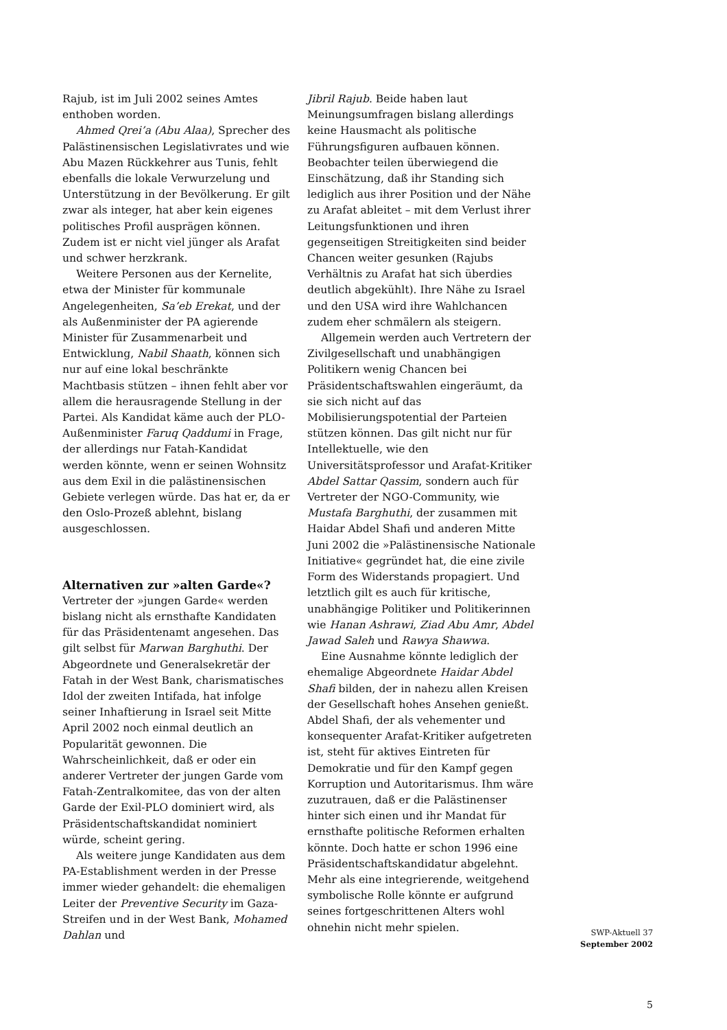Rajub, ist im Juli 2002 seines Amtes enthoben worden.
Ahmed Qrei’a (Abu Alaa), Sprecher des Palästinensischen Legislativrates und wie Abu Mazen Rückkehrer aus Tunis, fehlt ebenfalls die lokale Verwurzelung und Unterstützung in der Bevölkerung. Er gilt zwar als integer, hat aber kein eigenes politisches Profil ausprägen können. Zudem ist er nicht viel jünger als Arafat und schwer herzkrank.
Weitere Personen aus der Kernelite, etwa der Minister für kommunale Angelegenheiten, Sa’eb Erekat, und der als Außenminister der PA agierende Minister für Zusammenarbeit und Entwicklung, Nabil Shaath, können sich nur auf eine lokal beschränkte Machtbasis stützen – ihnen fehlt aber vor allem die herausragende Stellung in der Partei. Als Kandidat käme auch der PLO-Außenminister Faruq Qaddumi in Frage, der allerdings nur Fatah-Kandidat werden könnte, wenn er seinen Wohnsitz aus dem Exil in die palästinensischen Gebiete verlegen würde. Das hat er, da er den Oslo-Prozeß ablehnt, bislang ausgeschlossen.
Alternativen zur »alten Garde«?
Vertreter der »jungen Garde« werden bislang nicht als ernsthafte Kandidaten für das Präsidentenamt angesehen. Das gilt selbst für Marwan Barghuthi. Der Abgeordnete und Generalsekretär der Fatah in der West Bank, charismatisches Idol der zweiten Intifada, hat infolge seiner Inhaftierung in Israel seit Mitte April 2002 noch einmal deutlich an Popularität gewonnen. Die Wahrscheinlichkeit, daß er oder ein anderer Vertreter der jungen Garde vom Fatah-Zentralkomitee, das von der alten Garde der Exil-PLO dominiert wird, als Präsidentschaftskandidat nominiert würde, scheint gering.
Als weitere junge Kandidaten aus dem PA-Establishment werden in der Presse immer wieder gehandelt: die ehemaligen Leiter der Preventive Security im Gaza-Streifen und in der West Bank, Mohamed Dahlan und
Jibril Rajub. Beide haben laut Meinungsumfragen bislang allerdings keine Hausmacht als politische Führungsfiguren aufbauen können. Beobachter teilen überwiegend die Einschätzung, daß ihr Standing sich lediglich aus ihrer Position und der Nähe zu Arafat ableitet – mit dem Verlust ihrer Leitungsfunktionen und ihren gegenseitigen Streitigkeiten sind beider Chancen weiter gesunken (Rajubs Verhältnis zu Arafat hat sich überdies deutlich abgekühlt). Ihre Nähe zu Israel und den USA wird ihre Wahlchancen zudem eher schmälern als steigern.
Allgemein werden auch Vertretern der Zivilgesellschaft und unabhängigen Politikern wenig Chancen bei Präsidentschaftswahlen eingeräumt, da sie sich nicht auf das Mobilisierungspotential der Parteien stützen können. Das gilt nicht nur für Intellektuelle, wie den Universitätsprofessor und Arafat-Kritiker Abdel Sattar Qassim, sondern auch für Vertreter der NGO-Community, wie Mustafa Barghuthi, der zusammen mit Haidar Abdel Shafi und anderen Mitte Juni 2002 die »Palästinensische Nationale Initiative« gegründet hat, die eine zivile Form des Widerstands propagiert. Und letztlich gilt es auch für kritische, unabhängige Politiker und Politikerinnen wie Hanan Ashrawi, Ziad Abu Amr, Abdel Jawad Saleh und Rawya Shawwa.
Eine Ausnahme könnte lediglich der ehemalige Abgeordnete Haidar Abdel Shafi bilden, der in nahezu allen Kreisen der Gesellschaft hohes Ansehen genießt. Abdel Shafi, der als vehementer und konsequenter Arafat-Kritiker aufgetreten ist, steht für aktives Eintreten für Demokratie und für den Kampf gegen Korruption und Autoritarismus. Ihm wäre zuzutrauen, daß er die Palästinenser hinter sich einen und ihr Mandat für ernsthafte politische Reformen erhalten könnte. Doch hatte er schon 1996 eine Präsidentschaftskandidatur abgelehnt. Mehr als eine integrierende, weitgehend symbolische Rolle könnte er aufgrund seines fortgeschrittenen Alters wohl ohnehin nicht mehr spielen.
SWP-Aktuell 37
September 2002
5